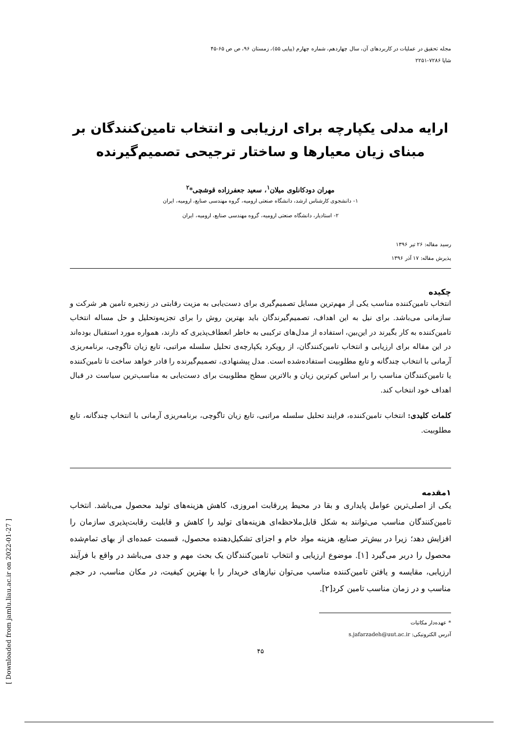مجله تحقیق در عملیات در کاربردهای آن، سال چهاردهم، شماره چهارم (پیاپی ۵۵)، زمستان ۹۶، ص ص ۶۵-۴۵
شاپا ۷۲۸۶-۲۲۵۱
ارایه مدلی یکپارچه برای ارزیابی و انتخاب تامین‌کنندگان بر مبنای زیان معیارها و ساختار ترجیحی تصمیم‌گیرنده
مهران دودکانلوی میلان<sup>۱</sup>، سعید جعفرزاده قوشچی*<sup>۲</sup>
۱- دانشجوی کارشناس ارشد، دانشگاه صنعتی ارومیه، گروه مهندسی صنایع، ارومیه، ایران
۲- استادیار، دانشگاه صنعتی ارومیه، گروه مهندسی صنایع، ارومیه، ایران
رسید مقاله: ۲۶ تیر ۱۳۹۶
پذیرش مقاله: ۱۷ آذر ۱۳۹۶
چکیده
انتخاب تامین‌کننده مناسب یکی از مهم‌ترین مسایل تصمیم‌گیری برای دست‌یابی به مزیت رقابتی در زنجیره تامین هر شرکت و سازمانی می‌باشد. برای نیل به این اهداف، تصمیم‌گیرندگان باید بهترین روش را برای تجزیه‌وتحلیل و حل مساله انتخاب تامین‌کننده به کار بگیرند در این‌بین، استفاده از مدل‌های ترکیبی به خاطر انعطاف‌پذیری که دارند، همواره مورد استقبال بوده‌اند در این مقاله برای ارزیابی و انتخاب تامین‌کنندگان، از رویکرد یکپارچه‌ی تحلیل سلسله مراتبی، تابع زیان تاگوچی، برنامه‌ریزی آرمانی با انتخاب چندگانه و تابع مطلوبیت استفاده‌شده است. مدل پیشنهادی، تصمیم‌گیرنده را قادر خواهد ساخت تا تامین‌کننده یا تامین‌کنندگان مناسب را بر اساس کم‌ترین زیان و بالاترین سطح مطلوبیت برای دست‌یابی به مناسب‌ترین سیاست در قبال اهداف خود انتخاب کند.
کلمات کلیدی: انتخاب تامین‌کننده، فرایند تحلیل سلسله مراتبی، تابع زیان تاگوچی، برنامه‌ریزی آرمانی با انتخاب چندگانه، تابع مطلوبیت.
۱مقدمه
یکی از اصلی‌ترین عوامل پایداری و بقا در محیط پررقابت امروزی، کاهش هزینه‌های تولید محصول می‌باشد. انتخاب تامین‌کنندگان مناسب می‌توانند به شکل قابل‌ملاحظه‌ای هزینه‌های تولید را کاهش و قابلیت رقابت‌پذیری سازمان را افزایش دهد؛ زیرا در بیش‌تر صنایع، هزینه مواد خام و اجزای تشکیل‌دهنده محصول، قسمت عمده‌ای از بهای تمام‌شده محصول را دربر می‌گیرد [۱]. موضوع ارزیابی و انتخاب تامین‌کنندگان یک بحث مهم و جدی می‌باشد در واقع با فرآیند ارزیابی، مقایسه و یافتن تامین‌کننده مناسب می‌توان نیازهای خریدار را با بهترین کیفیت، در مکان مناسب، در حجم مناسب و در زمان مناسب تامین کرد[۲].
* عهده‌دار مکاتبات
آدرس الکترونیکی: s.jafarzadeh@uut.ac.ir
۴۵
[ Downloaded from jamlu.liau.ac.ir on 2022-01-27 ]